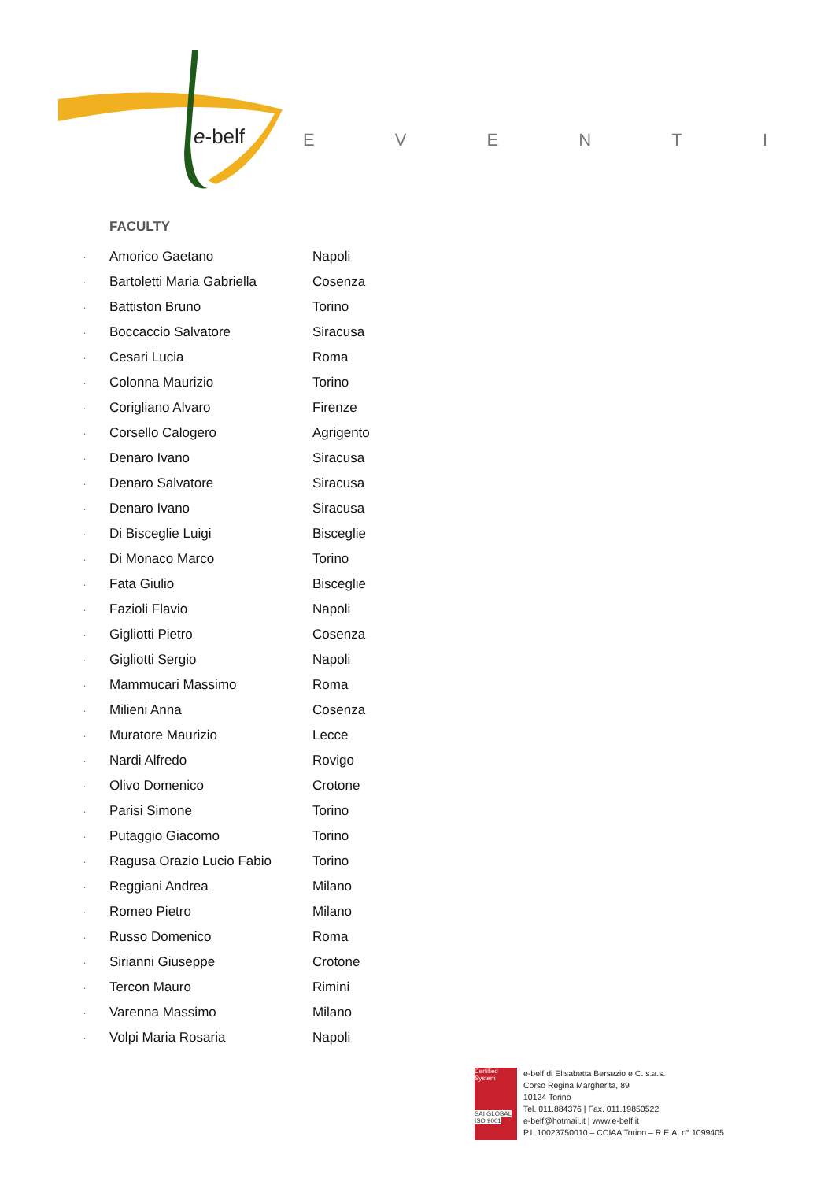e-belf
EVENTI
FACULTY
· Amorico Gaetano Napoli
· Bartoletti Maria Gabriella Cosenza
· Battiston Bruno Torino
· Boccaccio Salvatore Siracusa
· Cesari Lucia Roma
· Colonna Maurizio Torino
· Corigliano Alvaro Firenze
· Corsello Calogero Agrigento
· Denaro Ivano Siracusa
· Denaro Salvatore Siracusa
· Denaro Ivano Siracusa
· Di Bisceglie Luigi Bisceglie
· Di Monaco Marco Torino
· Fata Giulio Bisceglie
· Fazioli Flavio Napoli
· Gigliotti Pietro Cosenza
· Gigliotti Sergio Napoli
· Mammucari Massimo Roma
· Milieni Anna Cosenza
· Muratore Maurizio Lecce
· Nardi Alfredo Rovigo
· Olivo Domenico Crotone
· Parisi Simone Torino
· Putaggio Giacomo Torino
· Ragusa Orazio Lucio Fabio Torino
· Reggiani Andrea Milano
· Romeo Pietro Milano
· Russo Domenico Roma
· Sirianni Giuseppe Crotone
· Tercon Mauro Rimini
· Varenna Massimo Milano
· Volpi Maria Rosaria Napoli
Certified System
SAI GLOBAL ISO 9001
e-belf di Elisabetta Bersezio e C. s.a.s.
Corso Regina Margherita, 89
10124 Torino
Tel. 011.884376 | Fax. 011.19850522
e-belf@hotmail.it | www.e-belf.it
P.I. 10023750010 – CCIAA Torino – R.E.A. n° 1099405